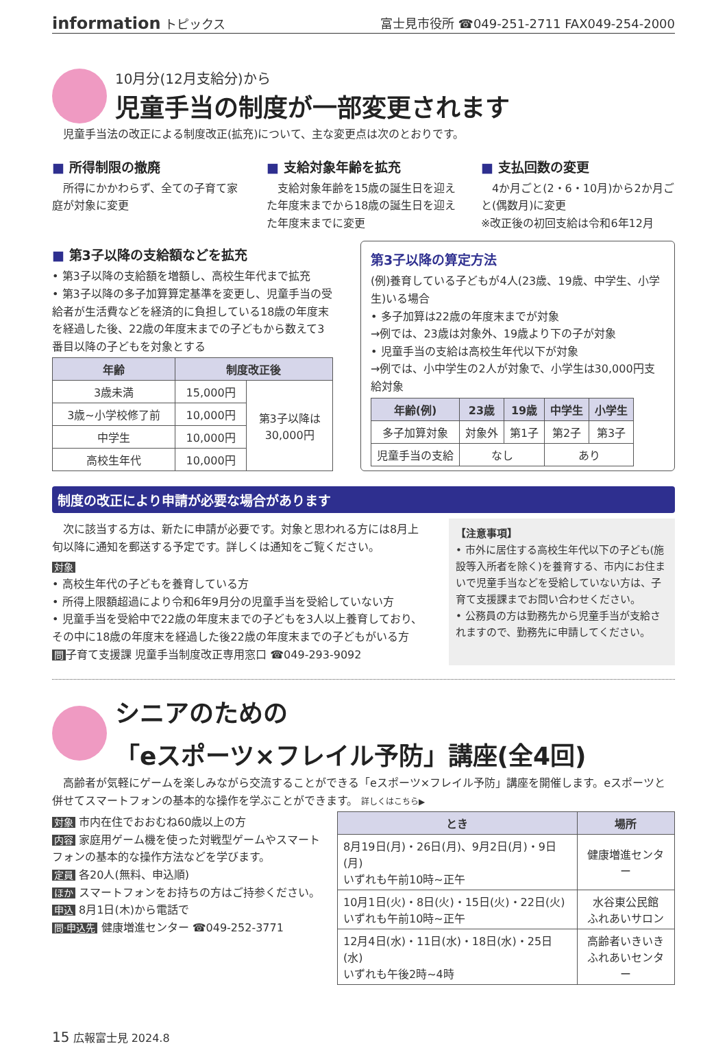information トピックス 富士見市役所 ☎049-251-2711 FAX049-254-2000
10月分(12月支給分)から
児童手当の制度が一部変更されます
　児童手当法の改正による制度改正(拡充)について、主な変更点は次のとおりです。
■ 所得制限の撤廃
　所得にかかわらず、全ての子育て家庭が対象に変更
■ 支給対象年齢を拡充
　支給対象年齢を15歳の誕生日を迎えた年度末までから18歳の誕生日を迎えた年度末までに変更
■ 支払回数の変更
　4か月ごと(2・6・10月)から2か月ごと(偶数月)に変更
※改正後の初回支給は令和6年12月
■ 第3子以降の支給額などを拡充
• 第3子以降の支給額を増額し、高校生年代まで拡充
• 第3子以降の多子加算算定基準を変更し、児童手当の受給者が生活費などを経済的に負担している18歳の年度末を経過した後、22歳の年度末までの子どもから数えて3番目以降の子どもを対象とする
| 年齢 | 制度改正後 | |
| --- | --- | --- |
| 3歳未満 | 15,000円 | 第3子以降は 30,000円 |
| 3歳~小学校修了前 | 10,000円 | |
| 中学生 | 10,000円 | |
| 高校生年代 | 10,000円 | |
第3子以降の算定方法
(例)養育している子どもが4人(23歳、19歳、中学生、小学生)いる場合
• 多子加算は22歳の年度末までが対象
→例では、23歳は対象外、19歳より下の子が対象
• 児童手当の支給は高校生年代以下が対象
→例では、小中学生の2人が対象で、小学生は30,000円支給対象
| 年齢(例) | 23歳 | 19歳 | 中学生 | 小学生 |
| --- | --- | --- | --- | --- |
| 多子加算対象 | 対象外 | 第1子 | 第2子 | 第3子 |
| 児童手当の支給 | なし | | あり | |
制度の改正により申請が必要な場合があります
　次に該当する方は、新たに申請が必要です。対象と思われる方には8月上旬以降に通知を郵送する予定です。詳しくは通知をご覧ください。
対象
• 高校生年代の子どもを養育している方
• 所得上限額超過により令和6年9月分の児童手当を受給していない方
• 児童手当を受給中で22歳の年度末までの子どもを3人以上養育しており、その中に18歳の年度末を経過した後22歳の年度末までの子どもがいる方
問子育て支援課 児童手当制度改正専用窓口 ☎049-293-9092
【注意事項】
• 市外に居住する高校生年代以下の子ども(施設等入所者を除く)を養育する、市内にお住まいで児童手当などを受給していない方は、子育て支援課までお問い合わせください。
• 公務員の方は勤務先から児童手当が支給されますので、勤務先に申請してください。
シニアのための
「eスポーツ×フレイル予防」講座(全4回)
　高齢者が気軽にゲームを楽しみながら交流することができる「eスポーツ×フレイル予防」講座を開催します。eスポーツと併せてスマートフォンの基本的な操作を学ぶことができます。 詳しくはこちら▶
対象 市内在住でおおむね60歳以上の方
内容 家庭用ゲーム機を使った対戦型ゲームやスマートフォンの基本的な操作方法などを学びます。
定員 各20人(無料、申込順)
ほか スマートフォンをお持ちの方はご持参ください。
申込 8月1日(木)から電話で
問·申込先 健康増進センター ☎049-252-3771
| とき | 場所 |
| --- | --- |
| 8月19日(月)・26日(月)、9月2日(月)・9日(月) いずれも午前10時~正午 | 健康増進センター |
| 10月1日(火)・8日(火)・15日(火)・22日(火) いずれも午前10時~正午 | 水谷東公民館 ふれあいサロン |
| 12月4日(水)・11日(水)・18日(水)・25日(水) いずれも午後2時~4時 | 高齢者いきいき ふれあいセンター |
15 広報富士見 2024.8